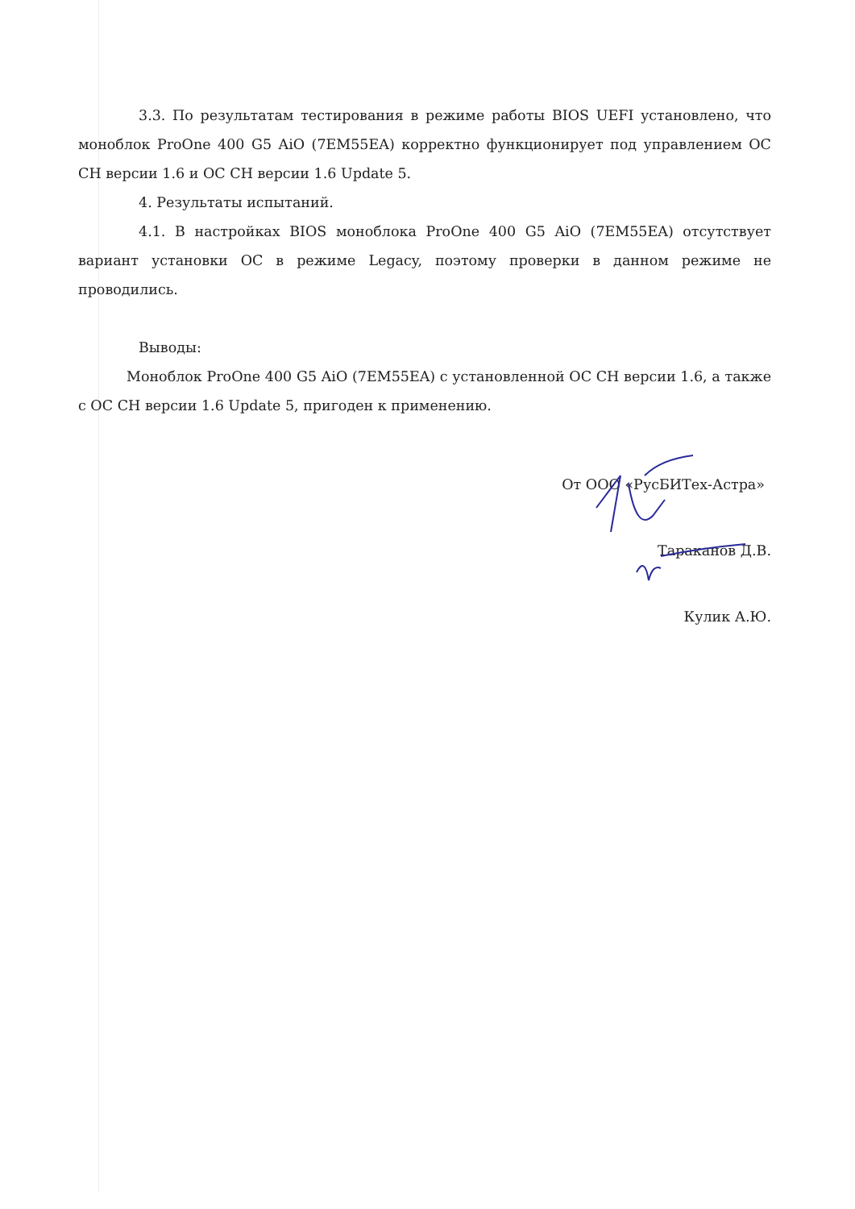3.3. По результатам тестирования в режиме работы BIOS UEFI установлено, что моноблок ProOne 400 G5 AiO (7EM55EA) корректно функционирует под управлением ОС СН версии 1.6 и ОС СН версии 1.6 Update 5.
4. Результаты испытаний.
4.1. В настройках BIOS моноблока ProOne 400 G5 AiO (7EM55EA) отсутствует вариант установки ОС в режиме Legacy, поэтому проверки в данном режиме не проводились.
Выводы:
Моноблок ProOne 400 G5 AiO (7EM55EA) с установленной ОС СН версии 1.6, а также с ОС СН версии 1.6 Update 5, пригоден к применению.
От ООО «РусБИТех-Астра»
Тараканов Д.В.
Кулик А.Ю.